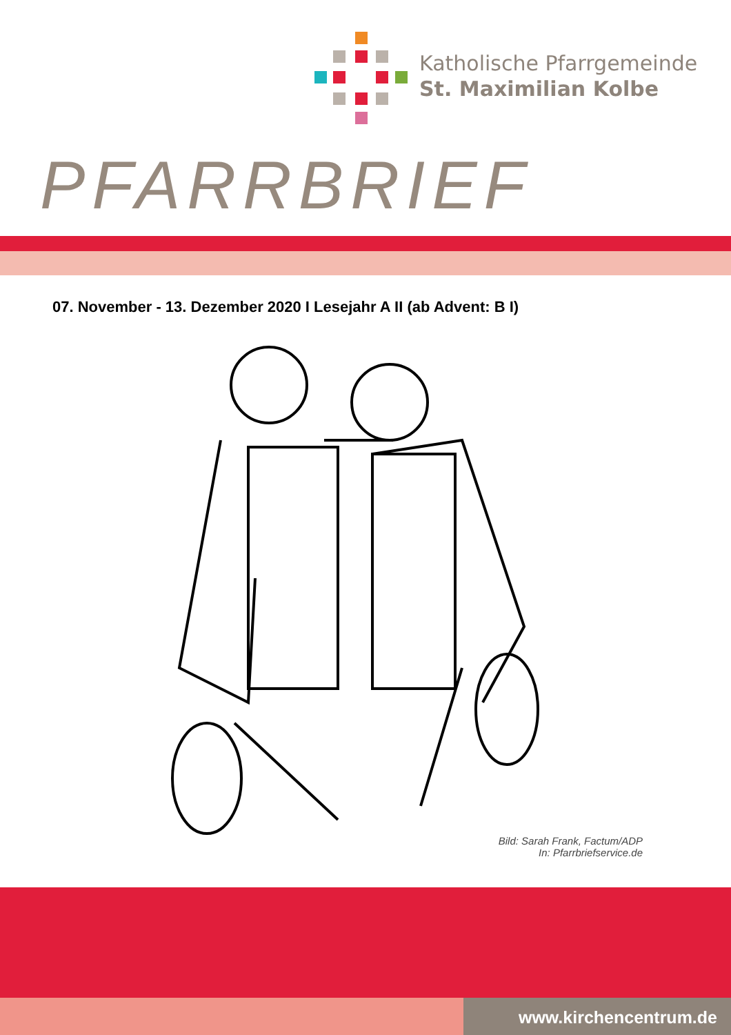Katholische Pfarrgemeinde
St. Maximilian Kolbe
PFARRBRIEF
07. November - 13. Dezember 2020 I Lesejahr A II (ab Advent: B I)
Bild: Sarah Frank, Factum/ADP
In: Pfarrbriefservice.de
www.kirchencentrum.de